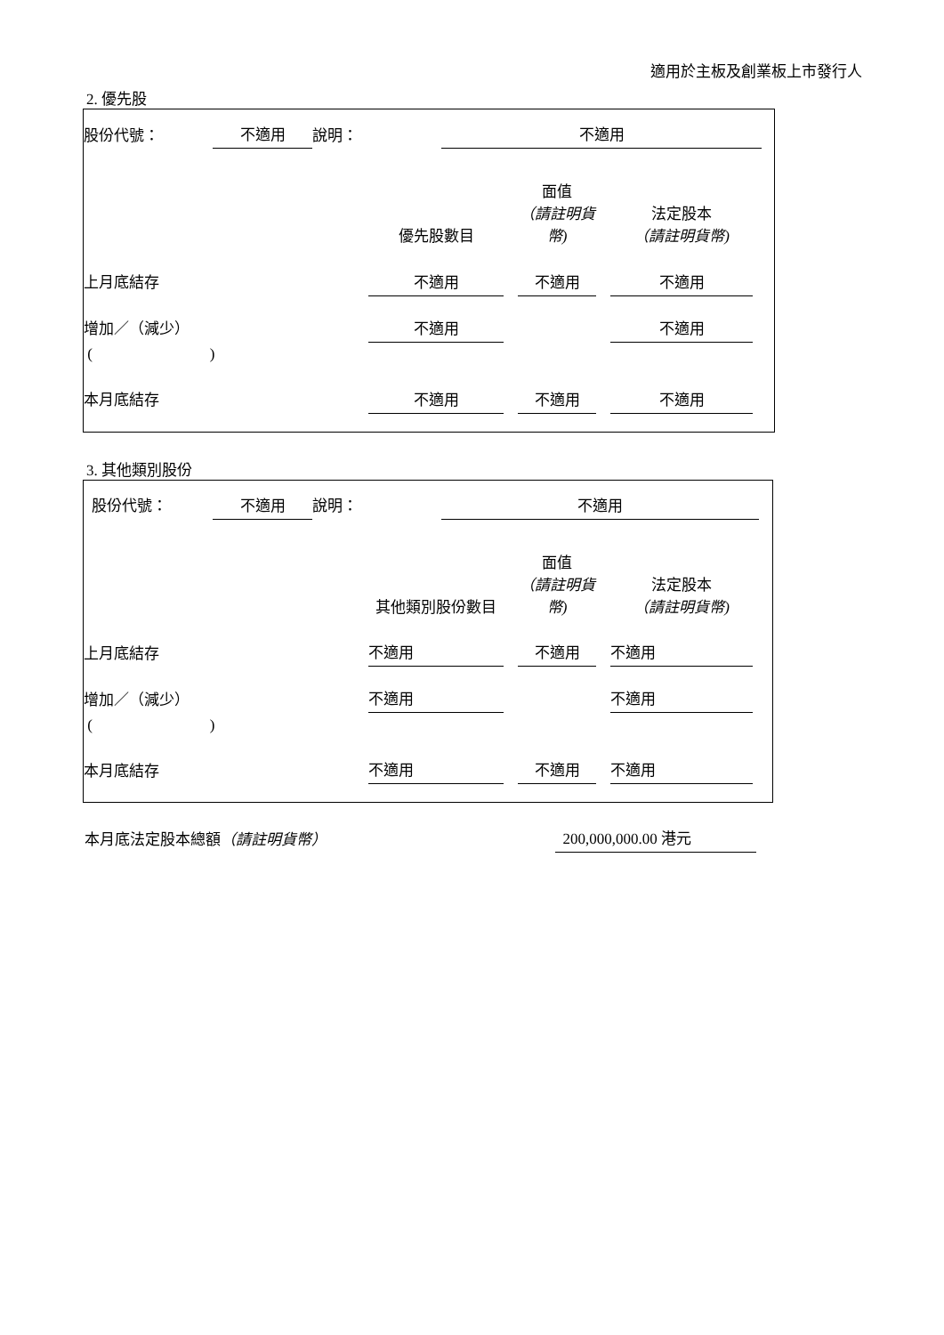適用於主板及創業板上市發行人
2. 優先股
| 股份代號： | 不適用 | 說明： | 不適用 | |
| | 優先股數目 | | 面值 （請註明貨幣) | | 法定股本 （請註明貨幣) | |
| 上月底結存 | 不適用 | | 不適用 | | 不適用 | |
| 增加／（減少） | 不適用 | | | | 不適用 | |
| ( ) | | | | | | |
| 本月底結存 | 不適用 | | 不適用 | | 不適用 | |
3. 其他類別股份
| 股份代號： | 不適用 | 說明： | 不適用 | |
| | 其他類別股份數目 | | 面值 （請註明貨幣) | | 法定股本 （請註明貨幣) | |
| 上月底結存 | 不適用 | | 不適用 | | 不適用 | |
| 增加／（減少） | 不適用 | | | | 不適用 | |
| ( ) | | | | | | |
| 本月底結存 | 不適用 | | 不適用 | | 不適用 | |
| 本月底法定股本總額 （請註明貨幣） | 200,000,000.00 港元 |